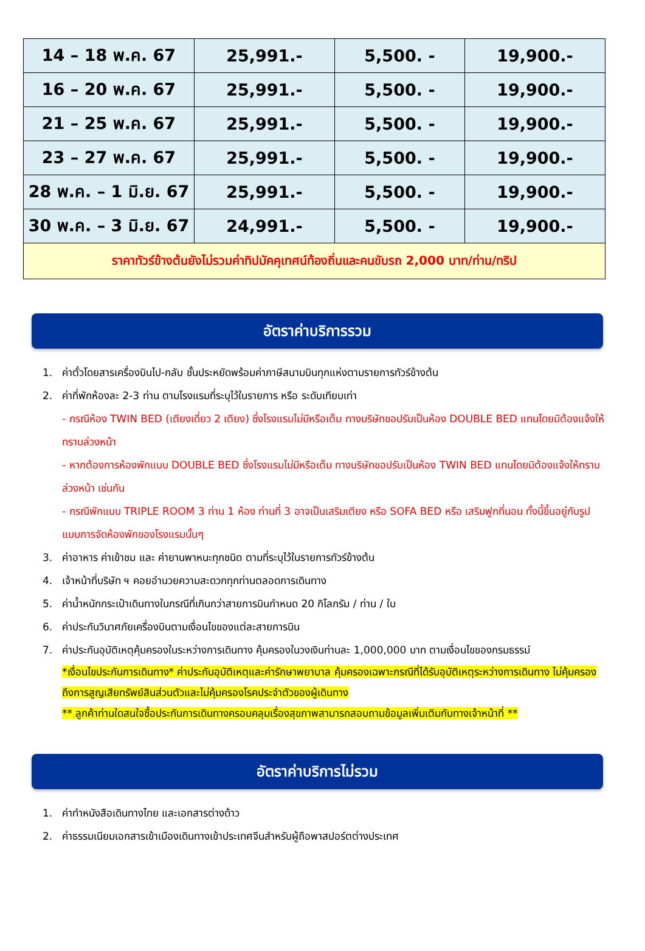| 14 – 18 พ.ค. 67 | 25,991.- | 5,500. - | 19,900.- |
| 16 – 20 พ.ค. 67 | 25,991.- | 5,500. - | 19,900.- |
| 21 – 25 พ.ค. 67 | 25,991.- | 5,500. - | 19,900.- |
| 23 – 27 พ.ค. 67 | 25,991.- | 5,500. - | 19,900.- |
| 28 พ.ค. – 1 มิ.ย. 67 | 25,991.- | 5,500. - | 19,900.- |
| 30 พ.ค. – 3 มิ.ย. 67 | 24,991.- | 5,500. - | 19,900.- |
| ราคาทัวร์ข้างต้นยังไม่รวมค่าทิปมัคคุเทศน์ท้องถิ่นและคนขับรถ 2,000 บาท/ท่าน/ทริป | | | |
อัตราค่าบริการรวม
1. ค่าตั๋วโดยสารเครื่องบินไป-กลับ ชั้นประหยัดพร้อมค่าภาษีสนามบินทุกแห่งตามรายการทัวร์ข้างต้น
2. ค่าที่พักห้องละ 2-3 ท่าน ตามโรงแรมที่ระบุไว้ในรายการ หรือ ระดับเทียบเท่า
- กรณีห้อง TWIN BED (เตียงเดี่ยว 2 เตียง) ซึ่งโรงแรมไม่มีหรือเต็ม ทางบริษัทขอปรับเป็นห้อง DOUBLE BED แทนโดยมิต้องแจ้งให้ทราบล่วงหน้า
- หากต้องการห้องพักแบบ DOUBLE BED ซึ่งโรงแรมไม่มีหรือเต็ม ทางบริษัทขอปรับเป็นห้อง TWIN BED แทนโดยมิต้องแจ้งให้ทราบล่วงหน้า เช่นกัน
- กรณีพักแบบ TRIPLE ROOM 3 ท่าน 1 ห้อง ท่านที่ 3 อาจเป็นเสริมเตียง หรือ SOFA BED หรือ เสริมฟูกที่นอน ทั้งนี้ขึ้นอยู่กับรูปแบบการจัดห้องพักของโรงแรมนั้นๆ
3. ค่าอาหาร ค่าเข้าชม และ ค่ายานพาหนะทุกชนิด ตามที่ระบุไว้ในรายการทัวร์ข้างต้น
4. เจ้าหน้าที่บริษัท ฯ คอยอำนวยความสะดวกทุกท่านตลอดการเดินทาง
5. ค่าน้ำหนักกระเป๋าเดินทางในกรณีที่เกินกว่าสายการบินกำหนด 20 กิโลกรัม / ท่าน / ใบ
6. ค่าประกันวินาศภัยเครื่องบินตามเงื่อนไขของแต่ละสายการบิน
7. ค่าประกันอุบัติเหตุคุ้มครองในระหว่างการเดินทาง คุ้มครองในวงเงินท่านละ 1,000,000 บาท ตามเงื่อนไขของกรมธรรม์
*เงื่อนไขประกันการเดินทาง* ค่าประกันอุบัติเหตุและค่ารักษาพยาบาล คุ้มครองเฉพาะกรณีที่ได้รับอุบัติเหตุระหว่างการเดินทาง ไม่คุ้มครองถึงการสูญเสียทรัพย์สินส่วนตัวและไม่คุ้มครองโรคประจำตัวของผู้เดินทาง
** ลูกค้าท่านใดสนใจซื้อประกันการเดินทางครอบคลุมเรื่องสุขภาพสามารถสอบถามข้อมูลเพิ่มเติมกับทางเจ้าหน้าที่ **
อัตราค่าบริการไม่รวม
1. ค่าทำหนังสือเดินทางไทย และเอกสารต่างด้าว
2. ค่าธรรมเนียมเอกสารเข้าเมืองเดินทางเข้าประเทศจีนสำหรับผู้ถือพาสปอร์ตต่างประเทศ